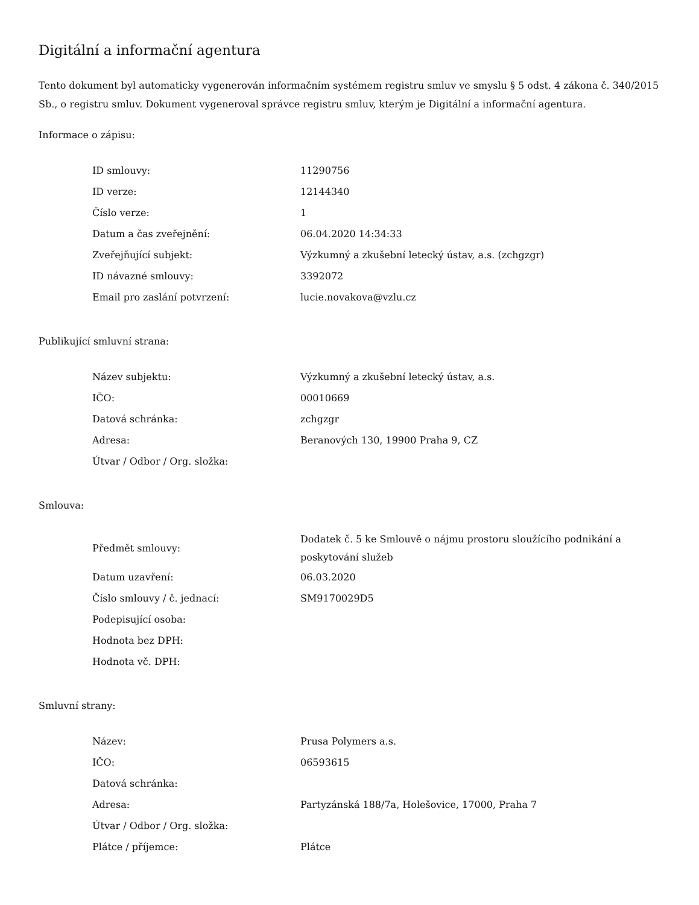Digitální a informační agentura
Tento dokument byl automaticky vygenerován informačním systémem registru smluv ve smyslu § 5 odst. 4 zákona č. 340/2015 Sb., o registru smluv. Dokument vygeneroval správce registru smluv, kterým je Digitální a informační agentura.
Informace o zápisu:
| ID smlouvy: | 11290756 |
| ID verze: | 12144340 |
| Číslo verze: | 1 |
| Datum a čas zveřejnění: | 06.04.2020 14:34:33 |
| Zveřejňující subjekt: | Výzkumný a zkušební letecký ústav, a.s. (zchgzgr) |
| ID návazné smlouvy: | 3392072 |
| Email pro zaslání potvrzení: | lucie.novakova@vzlu.cz |
Publikující smluvní strana:
| Název subjektu: | Výzkumný a zkušební letecký ústav, a.s. |
| IČO: | 00010669 |
| Datová schránka: | zchgzgr |
| Adresa: | Beranových 130, 19900 Praha 9, CZ |
| Útvar / Odbor / Org. složka: | |
Smlouva:
| Předmět smlouvy: | Dodatek č. 5 ke Smlouvě o nájmu prostoru sloužícího podnikání a poskytování služeb |
| Datum uzavření: | 06.03.2020 |
| Číslo smlouvy / č. jednací: | SM9170029D5 |
| Podepisující osoba: | |
| Hodnota bez DPH: | |
| Hodnota vč. DPH: | |
Smluvní strany:
| Název: | Prusa Polymers a.s. |
| IČO: | 06593615 |
| Datová schránka: | |
| Adresa: | Partyzánská 188/7a, Holešovice, 17000, Praha 7 |
| Útvar / Odbor / Org. složka: | |
| Plátce / příjemce: | Plátce |